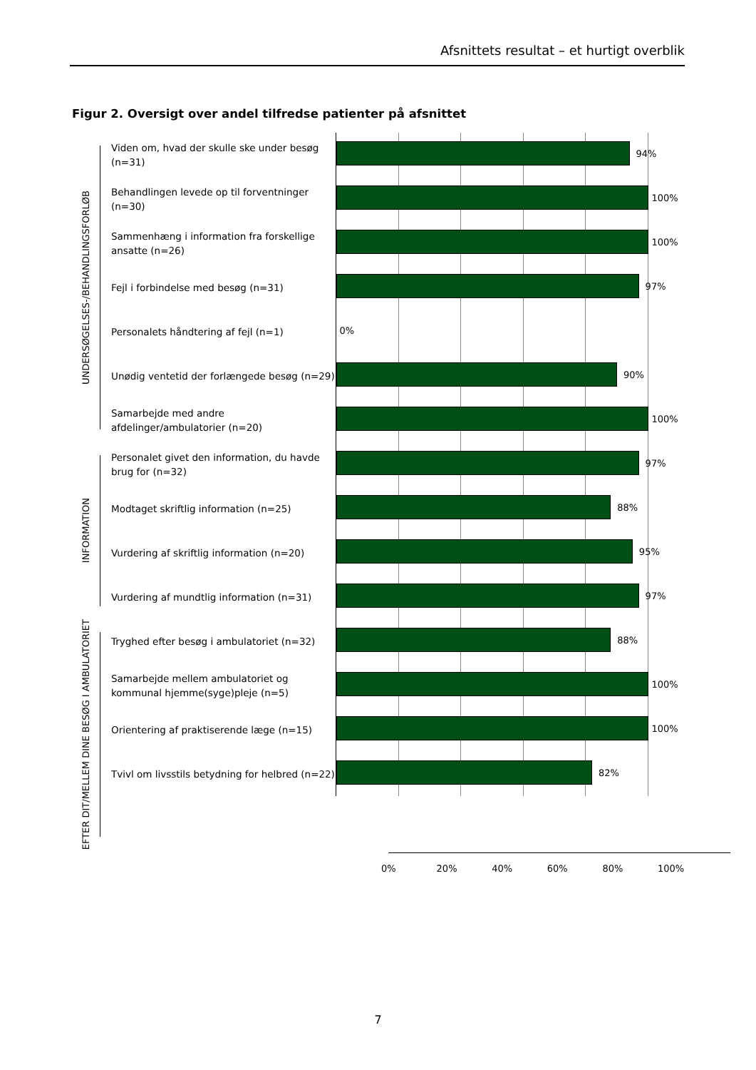Afsnittets resultat – et hurtigt overblik
Figur 2. Oversigt over andel tilfredse patienter på afsnittet
UNDERSØGELSES-/BEHANDLINGSFORLØB
Viden om, hvad der skulle ske under besøg (n=31)
94%
Behandlingen levede op til forventninger (n=30)
100%
Sammenhæng i information fra forskellige ansatte (n=26)
100%
Fejl i forbindelse med besøg (n=31)
97%
Personalets håndtering af fejl (n=1)
0%
Unødig ventetid der forlængede besøg (n=29)
90%
Samarbejde med andre afdelinger/ambulatorier (n=20)
100%
INFORMATION
Personalet givet den information, du havde brug for (n=32)
97%
Modtaget skriftlig information (n=25)
88%
Vurdering af skriftlig information (n=20)
95%
Vurdering af mundtlig information (n=31)
97%
EFTER DIT/MELLEM DINE BESØG I AMBULATORIET
Tryghed efter besøg i ambulatoriet (n=32)
88%
Samarbejde mellem ambulatoriet og kommunal hjemme(syge)pleje (n=5)
100%
Orientering af praktiserende læge (n=15)
100%
Tvivl om livsstils betydning for helbred (n=22)
82%
0% 20% 40% 60% 80% 100%
7